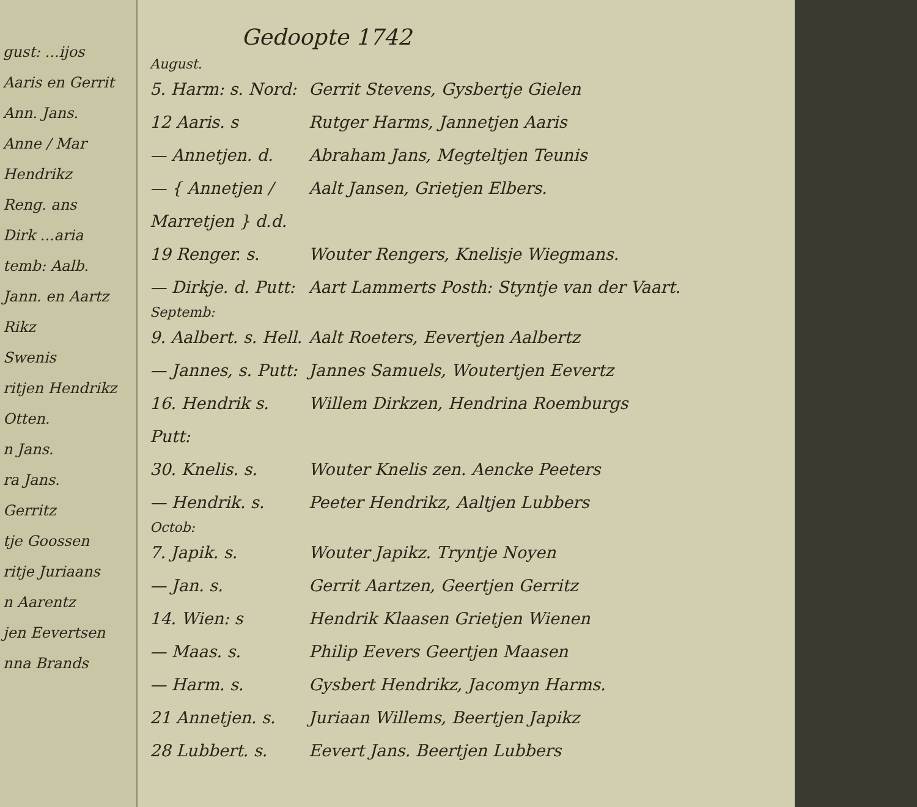gust: ...ijos
Aaris en Gerrit
Ann. Jans.
Anne / Mar Hendrikz
Reng. ans
Dirk ...aria
temb: Aalb.
Jann. en Aartz
Rikz
Swenis
ritjen Hendrikz
Otten.
n Jans.
ra Jans.
Gerritz
tje Goossen
ritje Juriaans
n Aarentz
jen Eevertsen
nna Brands
Gedoopte 1742
August.
5. Harm: s. Nord:
Gerrit Stevens, Gysbertje Gielen
12 Aaris. s Rutger Harms, Jannetjen Aaris
— Annetjen. d. Abraham Jans, Megteltjen Teunis
— { Annetjen / Marretjen } d.d.
Aalt Jansen, Grietjen Elbers.
19 Renger. s. Wouter Rengers, Knelisje Wiegmans.
— Dirkje. d. Putt:
Aart Lammerts Posth: Styntje van der Vaart.
Septemb:
9. Aalbert. s. Hell.
Aalt Roeters, Eevertjen Aalbertz
— Jannes, s. Putt:
Jannes Samuels, Woutertjen Eevertz
16. Hendrik s. Putt:
Willem Dirkzen, Hendrina Roemburgs
30. Knelis. s. Wouter Knelis zen. Aencke Peeters
— Hendrik. s. Peeter Hendrikz, Aaltjen Lubbers
Octob:
7. Japik. s. Wouter Japikz. Tryntje Noyen
— Jan. s. Gerrit Aartzen, Geertjen Gerritz
14. Wien: s Hendrik Klaasen Grietjen Wienen
— Maas. s. Philip Eevers Geertjen Maasen
— Harm. s. Gysbert Hendrikz, Jacomyn Harms.
21 Annetjen. s. Juriaan Willems, Beertjen Japikz
28 Lubbert. s. Eevert Jans. Beertjen Lubbers